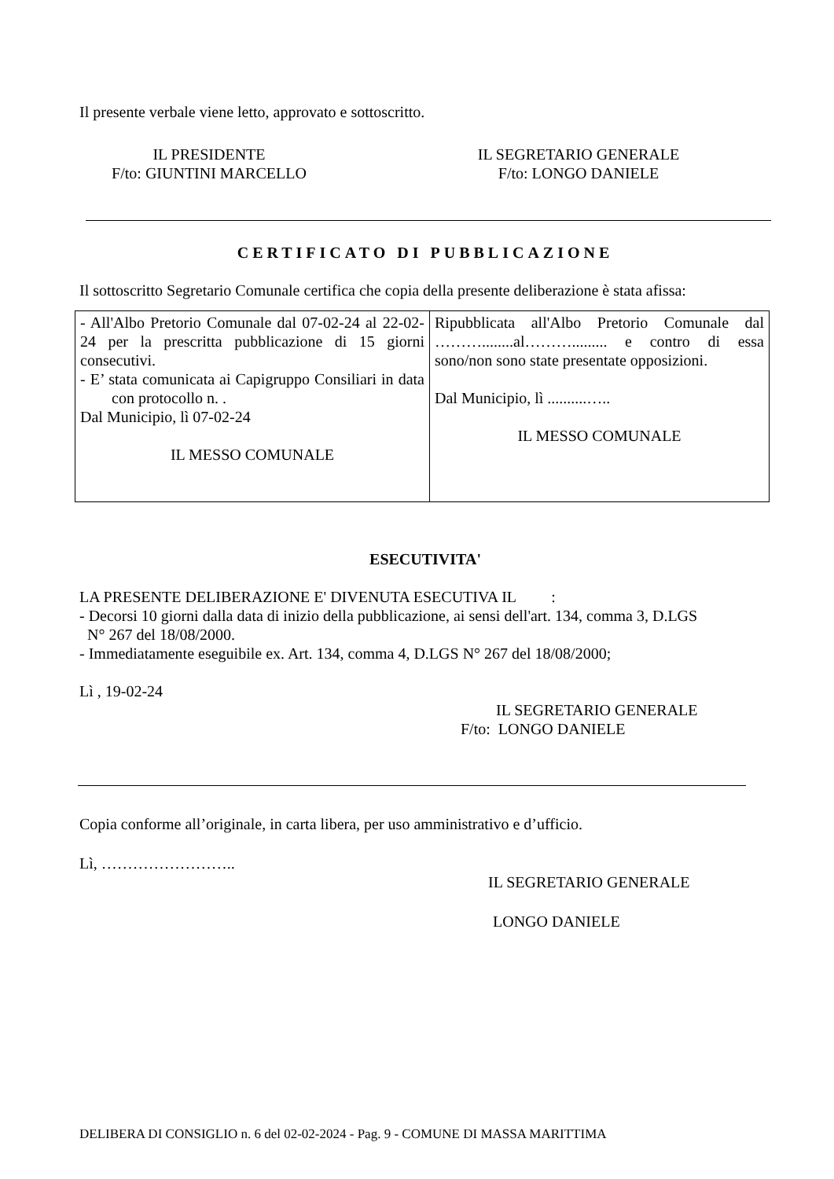Il presente verbale viene letto, approvato e sottoscritto.
IL PRESIDENTE
F/to: GIUNTINI MARCELLO
IL SEGRETARIO GENERALE
F/to: LONGO DANIELE
CERTIFICATO DI PUBBLICAZIONE
Il sottoscritto Segretario Comunale certifica che copia della presente deliberazione è stata afissa:
| - All'Albo Pretorio Comunale dal 07-02-24 al 22-02-24 per la prescritta pubblicazione di 15 giorni consecutivi. - E’ stata comunicata ai Capigruppo Consiliari in data con protocollo n. . Dal Municipio, lì 07-02-24 IL MESSO COMUNALE | Ripubblicata all'Albo Pretorio Comunale dal ………........al………......... e contro di essa sono/non sono state presentate opposizioni. Dal Municipio, lì ..........….. IL MESSO COMUNALE |
ESECUTIVITA'
LA PRESENTE DELIBERAZIONE E' DIVENUTA ESECUTIVA IL :
- Decorsi 10 giorni dalla data di inizio della pubblicazione, ai sensi dell'art. 134, comma 3, D.LGS
N° 267 del 18/08/2000.
- Immediatamente eseguibile ex. Art. 134, comma 4, D.LGS N° 267 del 18/08/2000;
Lì , 19-02-24
IL SEGRETARIO GENERALE
F/to: LONGO DANIELE
Copia conforme all’originale, in carta libera, per uso amministrativo e d’ufficio.
Lì, ……………………..
IL SEGRETARIO GENERALE
LONGO DANIELE
DELIBERA DI CONSIGLIO n. 6 del 02-02-2024 - Pag. 9 - COMUNE DI MASSA MARITTIMA